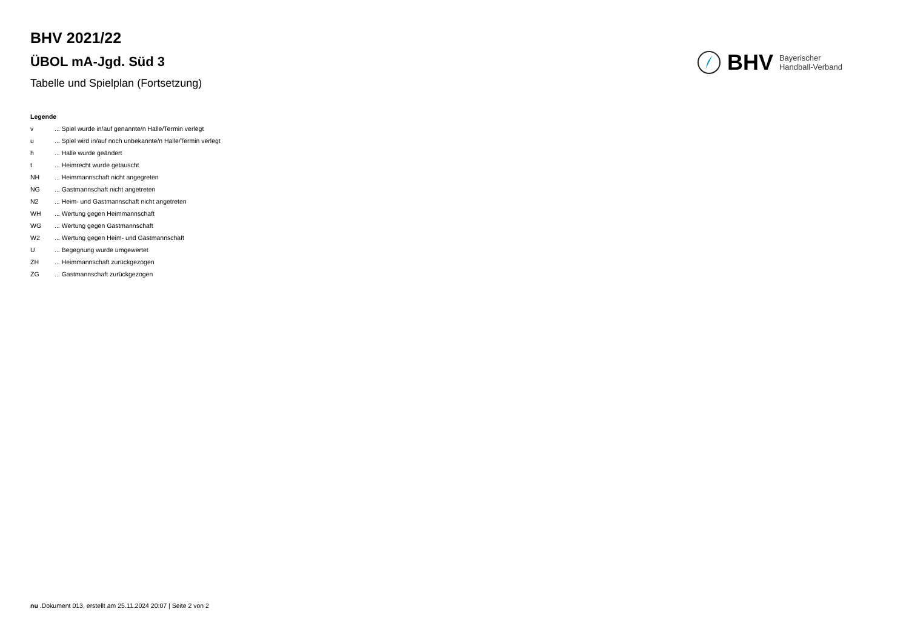BHV 2021/22
ÜBOL mA-Jgd. Süd 3
Tabelle und Spielplan (Fortsetzung)
BHV Bayerischer
Handball-Verband
Legende
| v | ... Spiel wurde in/auf genannte/n Halle/Termin verlegt |
| u | ... Spiel wird in/auf noch unbekannte/n Halle/Termin verlegt |
| h | ... Halle wurde geändert |
| t | ... Heimrecht wurde getauscht |
| NH | ... Heimmannschaft nicht angegreten |
| NG | ... Gastmannschaft nicht angetreten |
| N2 | ... Heim- und Gastmannschaft nicht angetreten |
| WH | ... Wertung gegen Heimmannschaft |
| WG | ... Wertung gegen Gastmannschaft |
| W2 | ... Wertung gegen Heim- und Gastmannschaft |
| U | ... Begegnung wurde umgewertet |
| ZH | ... Heimmannschaft zurückgezogen |
| ZG | ... Gastmannschaft zurückgezogen |
nu .Dokument 013, erstellt am 25.11.2024 20:07 | Seite 2 von 2